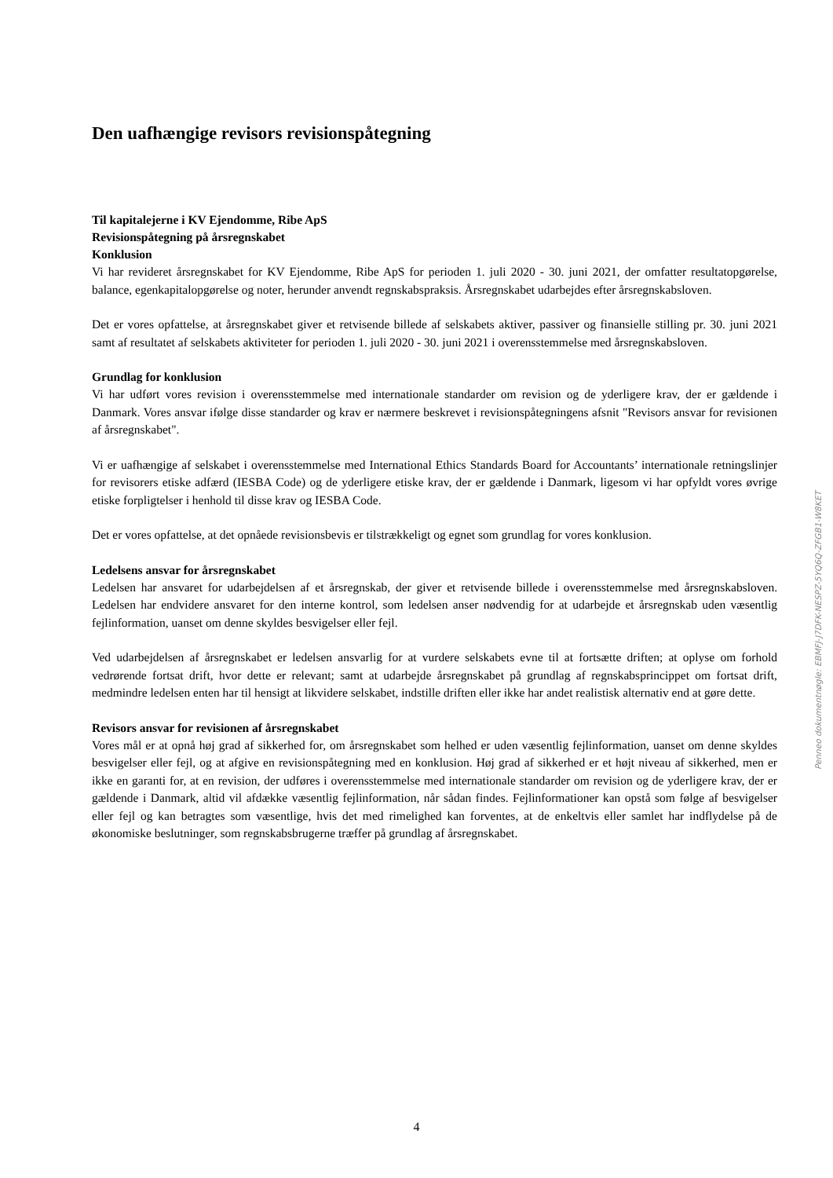Den uafhængige revisors revisionspåtegning
Til kapitalejerne i KV Ejendomme, Ribe ApS
Revisionspåtegning på årsregnskabet
Konklusion
Vi har revideret årsregnskabet for KV Ejendomme, Ribe ApS for perioden 1. juli 2020 - 30. juni 2021, der omfatter resultatopgørelse, balance, egenkapitalopgørelse og noter, herunder anvendt regnskabspraksis. Årsregnskabet udarbejdes efter årsregnskabsloven.
Det er vores opfattelse, at årsregnskabet giver et retvisende billede af selskabets aktiver, passiver og finansielle stilling pr. 30. juni 2021 samt af resultatet af selskabets aktiviteter for perioden 1. juli 2020 - 30. juni 2021 i overensstemmelse med årsregnskabsloven.
Grundlag for konklusion
Vi har udført vores revision i overensstemmelse med internationale standarder om revision og de yderligere krav, der er gældende i Danmark. Vores ansvar ifølge disse standarder og krav er nærmere beskrevet i revisionspåtegningens afsnit "Revisors ansvar for revisionen af årsregnskabet".
Vi er uafhængige af selskabet i overensstemmelse med International Ethics Standards Board for Accountants’ internationale retningslinjer for revisorers etiske adfærd (IESBA Code) og de yderligere etiske krav, der er gældende i Danmark, ligesom vi har opfyldt vores øvrige etiske forpligtelser i henhold til disse krav og IESBA Code.
Det er vores opfattelse, at det opnåede revisionsbevis er tilstrækkeligt og egnet som grundlag for vores konklusion.
Ledelsens ansvar for årsregnskabet
Ledelsen har ansvaret for udarbejdelsen af et årsregnskab, der giver et retvisende billede i overensstemmelse med årsregnskabsloven. Ledelsen har endvidere ansvaret for den interne kontrol, som ledelsen anser nødvendig for at udarbejde et årsregnskab uden væsentlig fejlinformation, uanset om denne skyldes besvigelser eller fejl.
Ved udarbejdelsen af årsregnskabet er ledelsen ansvarlig for at vurdere selskabets evne til at fortsætte driften; at oplyse om forhold vedrørende fortsat drift, hvor dette er relevant; samt at udarbejde årsregnskabet på grundlag af regnskabsprincippet om fortsat drift, medmindre ledelsen enten har til hensigt at likvidere selskabet, indstille driften eller ikke har andet realistisk alternativ end at gøre dette.
Revisors ansvar for revisionen af årsregnskabet
Vores mål er at opnå høj grad af sikkerhed for, om årsregnskabet som helhed er uden væsentlig fejlinformation, uanset om denne skyldes besvigelser eller fejl, og at afgive en revisionspåtegning med en konklusion. Høj grad af sikkerhed er et højt niveau af sikkerhed, men er ikke en garanti for, at en revision, der udføres i overensstemmelse med internationale standarder om revision og de yderligere krav, der er gældende i Danmark, altid vil afdække væsentlig fejlinformation, når sådan findes. Fejlinformationer kan opstå som følge af besvigelser eller fejl og kan betragtes som væsentlige, hvis det med rimelighed kan forventes, at de enkeltvis eller samlet har indflydelse på de økonomiske beslutninger, som regnskabsbrugerne træffer på grundlag af årsregnskabet.
Penneo dokumentnøgle: EBMFJ-J7DFK-NESPZ-5YQ6Q-ZFGB1-W8KET
4